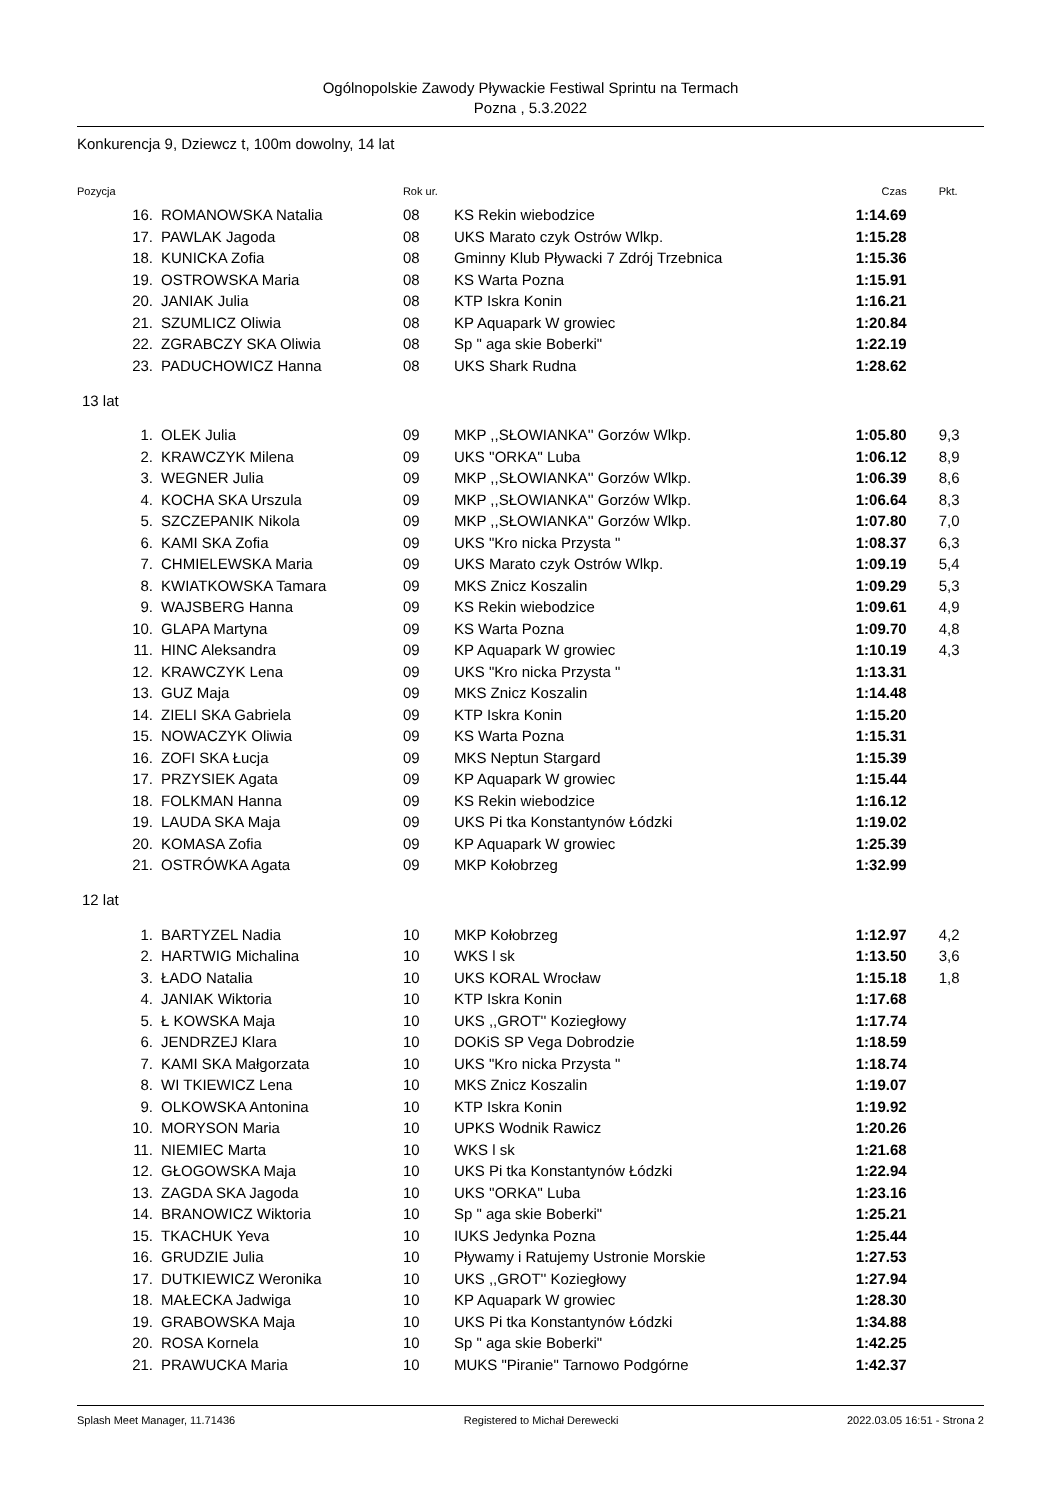Ogólnopolskie Zawody Pływackie Festiwal Sprintu na Termach
Pozna , 5.3.2022
Konkurencja 9, Dziewcz t, 100m dowolny, 14 lat
| Pozycja | | Rok ur. | | Czas | Pkt. |
| --- | --- | --- | --- | --- | --- |
| 16. | ROMANOWSKA Natalia | 08 | KS Rekin wiebodzice | 1:14.69 | |
| 17. | PAWLAK Jagoda | 08 | UKS Marato czyk Ostrów Wlkp. | 1:15.28 | |
| 18. | KUNICKA Zofia | 08 | Gminny Klub Pływacki 7 Zdrój Trzebnica | 1:15.36 | |
| 19. | OSTROWSKA Maria | 08 | KS Warta Pozna | 1:15.91 | |
| 20. | JANIAK Julia | 08 | KTP Iskra Konin | 1:16.21 | |
| 21. | SZUMLICZ Oliwia | 08 | KP Aquapark W growiec | 1:20.84 | |
| 22. | ZGRABCZY SKA Oliwia | 08 | Sp " aga skie Boberki" | 1:22.19 | |
| 23. | PADUCHOWICZ Hanna | 08 | UKS Shark Rudna | 1:28.62 | |
| 13 lat | | | | | |
| 1. | OLEK Julia | 09 | MKP ,,SŁOWIANKA'' Gorzów Wlkp. | 1:05.80 | 9,3 |
| 2. | KRAWCZYK Milena | 09 | UKS ''ORKA'' Luba | 1:06.12 | 8,9 |
| 3. | WEGNER Julia | 09 | MKP ,,SŁOWIANKA'' Gorzów Wlkp. | 1:06.39 | 8,6 |
| 4. | KOCHA SKA Urszula | 09 | MKP ,,SŁOWIANKA'' Gorzów Wlkp. | 1:06.64 | 8,3 |
| 5. | SZCZEPANIK Nikola | 09 | MKP ,,SŁOWIANKA'' Gorzów Wlkp. | 1:07.80 | 7,0 |
| 6. | KAMI SKA Zofia | 09 | UKS "Kro nicka Przysta " | 1:08.37 | 6,3 |
| 7. | CHMIELEWSKA Maria | 09 | UKS Marato czyk Ostrów Wlkp. | 1:09.19 | 5,4 |
| 8. | KWIATKOWSKA Tamara | 09 | MKS Znicz Koszalin | 1:09.29 | 5,3 |
| 9. | WAJSBERG Hanna | 09 | KS Rekin wiebodzice | 1:09.61 | 4,9 |
| 10. | GLAPA Martyna | 09 | KS Warta Pozna | 1:09.70 | 4,8 |
| 11. | HINC Aleksandra | 09 | KP Aquapark W growiec | 1:10.19 | 4,3 |
| 12. | KRAWCZYK Lena | 09 | UKS "Kro nicka Przysta " | 1:13.31 | |
| 13. | GUZ Maja | 09 | MKS Znicz Koszalin | 1:14.48 | |
| 14. | ZIELI SKA Gabriela | 09 | KTP Iskra Konin | 1:15.20 | |
| 15. | NOWACZYK Oliwia | 09 | KS Warta Pozna | 1:15.31 | |
| 16. | ZOFI SKA Łucja | 09 | MKS Neptun Stargard | 1:15.39 | |
| 17. | PRZYSIEK Agata | 09 | KP Aquapark W growiec | 1:15.44 | |
| 18. | FOLKMAN Hanna | 09 | KS Rekin wiebodzice | 1:16.12 | |
| 19. | LAUDA SKA Maja | 09 | UKS Pi tka Konstantynów Łódzki | 1:19.02 | |
| 20. | KOMASA Zofia | 09 | KP Aquapark W growiec | 1:25.39 | |
| 21. | OSTRÓWKA Agata | 09 | MKP Kołobrzeg | 1:32.99 | |
| 12 lat | | | | | |
| 1. | BARTYZEL Nadia | 10 | MKP Kołobrzeg | 1:12.97 | 4,2 |
| 2. | HARTWIG Michalina | 10 | WKS l sk | 1:13.50 | 3,6 |
| 3. | ŁADO Natalia | 10 | UKS KORAL Wrocław | 1:15.18 | 1,8 |
| 4. | JANIAK Wiktoria | 10 | KTP Iskra Konin | 1:17.68 | |
| 5. | Ł KOWSKA Maja | 10 | UKS ,,GROT'' Koziegłowy | 1:17.74 | |
| 6. | JENDRZEJ Klara | 10 | DOKiS SP Vega Dobrodzie | 1:18.59 | |
| 7. | KAMI SKA Małgorzata | 10 | UKS "Kro nicka Przysta " | 1:18.74 | |
| 8. | WI TKIEWICZ Lena | 10 | MKS Znicz Koszalin | 1:19.07 | |
| 9. | OLKOWSKA Antonina | 10 | KTP Iskra Konin | 1:19.92 | |
| 10. | MORYSON Maria | 10 | UPKS Wodnik Rawicz | 1:20.26 | |
| 11. | NIEMIEC Marta | 10 | WKS l sk | 1:21.68 | |
| 12. | GŁOGOWSKA Maja | 10 | UKS Pi tka Konstantynów Łódzki | 1:22.94 | |
| 13. | ZAGDA SKA Jagoda | 10 | UKS ''ORKA'' Luba | 1:23.16 | |
| 14. | BRANOWICZ Wiktoria | 10 | Sp " aga skie Boberki" | 1:25.21 | |
| 15. | TKACHUK Yeva | 10 | IUKS Jedynka Pozna | 1:25.44 | |
| 16. | GRUDZIE Julia | 10 | Pływamy i Ratujemy Ustronie Morskie | 1:27.53 | |
| 17. | DUTKIEWICZ Weronika | 10 | UKS ,,GROT'' Koziegłowy | 1:27.94 | |
| 18. | MAŁECKA Jadwiga | 10 | KP Aquapark W growiec | 1:28.30 | |
| 19. | GRABOWSKA Maja | 10 | UKS Pi tka Konstantynów Łódzki | 1:34.88 | |
| 20. | ROSA Kornela | 10 | Sp " aga skie Boberki" | 1:42.25 | |
| 21. | PRAWUCKA Maria | 10 | MUKS "Piranie" Tarnowo Podgórne | 1:42.37 | |
Splash Meet Manager, 11.71436 Registered to Michał Derewecki 2022.03.05 16:51 - Strona 2